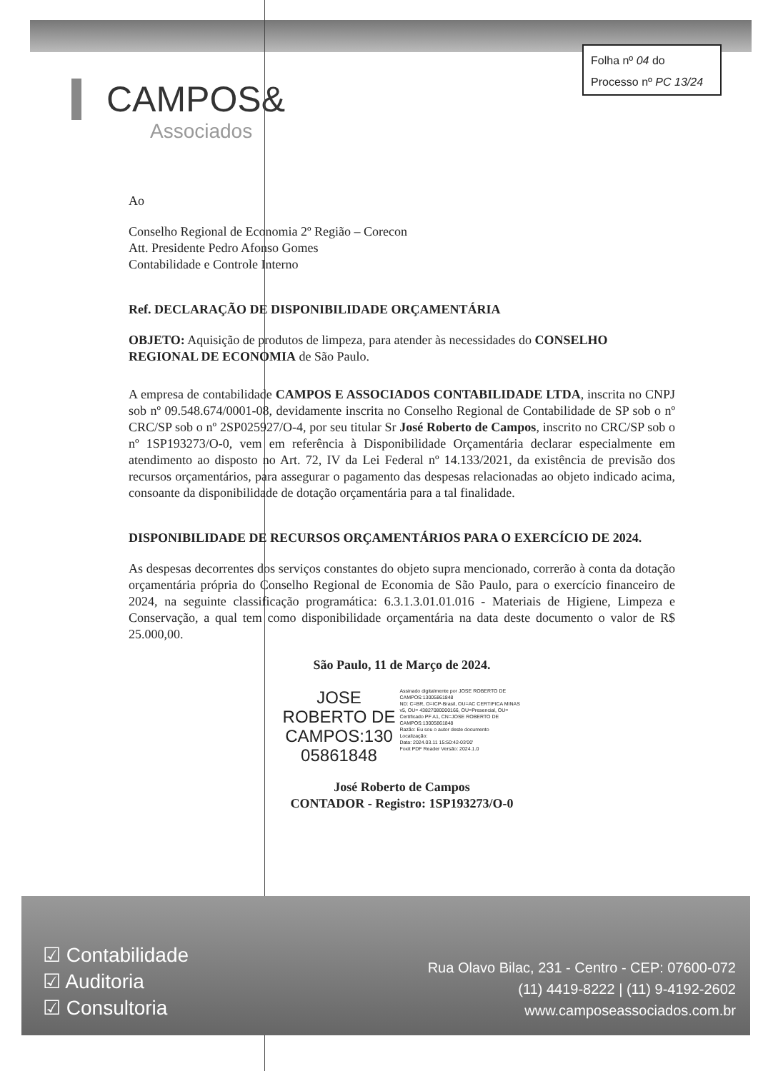Folha nº 04 do
Processo nº PC 13/24
CAMPOS&
Associados
Ao
Conselho Regional de Economia 2º Região – Corecon
Att. Presidente Pedro Afonso Gomes
Contabilidade e Controle Interno
Ref. DECLARAÇÃO DE DISPONIBILIDADE ORÇAMENTÁRIA
OBJETO: Aquisição de produtos de limpeza, para atender às necessidades do CONSELHO REGIONAL DE ECONOMIA de São Paulo.
A empresa de contabilidade CAMPOS E ASSOCIADOS CONTABILIDADE LTDA, inscrita no CNPJ sob nº 09.548.674/0001-08, devidamente inscrita no Conselho Regional de Contabilidade de SP sob o nº CRC/SP sob o nº 2SP025927/O-4, por seu titular Sr José Roberto de Campos, inscrito no CRC/SP sob o nº 1SP193273/O-0, vem em referência à Disponibilidade Orçamentária declarar especialmente em atendimento ao disposto no Art. 72, IV da Lei Federal nº 14.133/2021, da existência de previsão dos recursos orçamentários, para assegurar o pagamento das despesas relacionadas ao objeto indicado acima, consoante da disponibilidade de dotação orçamentária para a tal finalidade.
DISPONIBILIDADE DE RECURSOS ORÇAMENTÁRIOS PARA O EXERCÍCIO DE 2024.
As despesas decorrentes dos serviços constantes do objeto supra mencionado, correrão à conta da dotação orçamentária própria do Conselho Regional de Economia de São Paulo, para o exercício financeiro de 2024, na seguinte classificação programática: 6.3.1.3.01.01.016 - Materiais de Higiene, Limpeza e Conservação, a qual tem como disponibilidade orçamentária na data deste documento o valor de R$ 25.000,00.
São Paulo, 11 de Março de 2024.
JOSE
ROBERTO DE
CAMPOS:130
05861848
Assinado digitalmente por JOSE ROBERTO DE CAMPOS:13005861848
ND: C=BR, O=ICP-Brasil, OU=AC CERTIFICA MINAS v5, OU= 43827080000166, OU=Presencial, OU= Certificado PF A1, CN=JOSE ROBERTO DE CAMPOS:13005861848
Razão: Eu sou o autor deste documento
Localização:
Data: 2024.03.11 15:50:42-03'00'
Foxit PDF Reader Versão: 2024.1.0
José Roberto de Campos
CONTADOR - Registro: 1SP193273/O-0
☑ Contabilidade
☑ Auditoria
☑ Consultoria
Rua Olavo Bilac, 231 - Centro - CEP: 07600-072
(11) 4419-8222 | (11) 9-4192-2602
www.camposeassociados.com.br